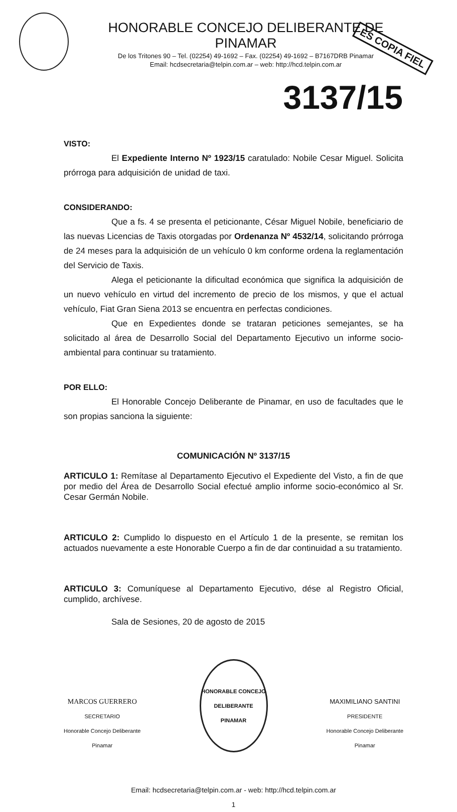ES COPIA FIEL
HONORABLE CONCEJO DELIBERANTE DE PINAMAR
De los Tritones 90 – Tel. (02254) 49-1692 – Fax. (02254) 49-1692 – B7167DRB Pinamar
Email: hcdsecretaria@telpin.com.ar – web: http://hcd.telpin.com.ar
3137/15
VISTO:
El Expediente Interno Nº 1923/15 caratulado: Nobile Cesar Miguel. Solicita prórroga para adquisición de unidad de taxi.
CONSIDERANDO:
Que a fs. 4 se presenta el peticionante, César Miguel Nobile, beneficiario de las nuevas Licencias de Taxis otorgadas por Ordenanza Nº 4532/14, solicitando prórroga de 24 meses para la adquisición de un vehículo 0 km conforme ordena la reglamentación del Servicio de Taxis.
Alega el peticionante la dificultad económica que significa la adquisición de un nuevo vehículo en virtud del incremento de precio de los mismos, y que el actual vehículo, Fiat Gran Siena 2013 se encuentra en perfectas condiciones.
Que en Expedientes donde se trataran peticiones semejantes, se ha solicitado al área de Desarrollo Social del Departamento Ejecutivo un informe socio-ambiental para continuar su tratamiento.
POR ELLO:
El Honorable Concejo Deliberante de Pinamar, en uso de facultades que le son propias sanciona la siguiente:
COMUNICACIÓN Nº 3137/15
ARTICULO 1: Remítase al Departamento Ejecutivo el Expediente del Visto, a fin de que por medio del Área de Desarrollo Social efectué amplio informe socio-económico al Sr. Cesar Germán Nobile.
ARTICULO 2: Cumplido lo dispuesto en el Artículo 1 de la presente, se remitan los actuados nuevamente a este Honorable Cuerpo a fin de dar continuidad a su tratamiento.
ARTICULO 3: Comuníquese al Departamento Ejecutivo, dése al Registro Oficial, cumplido, archívese.
Sala de Sesiones, 20 de agosto de 2015
MARCOS GUERRERO
SECRETARIO
Honorable Concejo Deliberante
Pinamar
HONORABLE CONCEJO DELIBERANTE PINAMAR
MAXIMILIANO SANTINI
PRESIDENTE
Honorable Concejo Deliberante
Pinamar
Email: hcdsecretaria@telpin.com.ar - web: http://hcd.telpin.com.ar
1